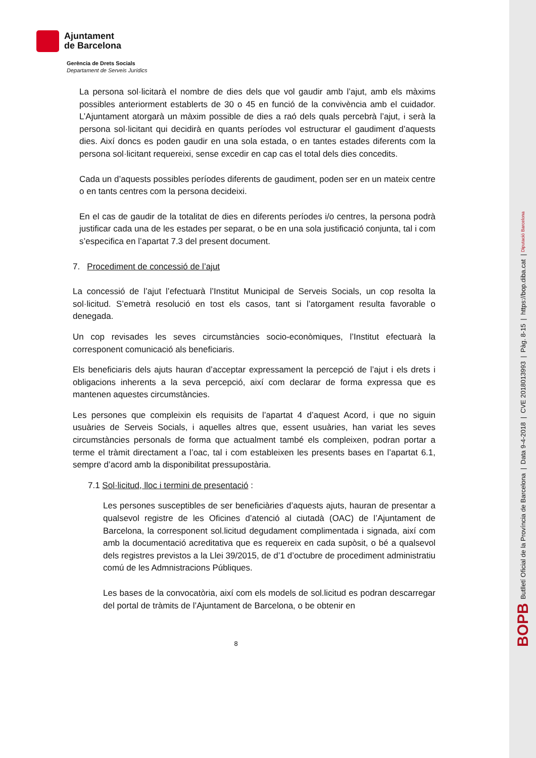Ajuntament
de Barcelona
Gerència de Drets Socials
Departament de Serveis Jurídics
La persona sol·licitarà el nombre de dies dels que vol gaudir amb l’ajut, amb els màxims possibles anteriorment establerts de 30 o 45 en funció de la convivència amb el cuidador. L’Ajuntament atorgarà un màxim possible de dies a raó dels quals percebrà l’ajut, i serà la persona sol·licitant qui decidirà en quants períodes vol estructurar el gaudiment d’aquests dies. Així doncs es poden gaudir en una sola estada, o en tantes estades diferents com la persona sol·licitant requereixi, sense excedir en cap cas el total dels dies concedits.
Cada un d’aquests possibles períodes diferents de gaudiment, poden ser en un mateix centre o en tants centres com la persona decideixi.
En el cas de gaudir de la totalitat de dies en diferents períodes i/o centres, la persona podrà justificar cada una de les estades per separat, o be en una sola justificació conjunta, tal i com s’especifica en l’apartat 7.3 del present document.
7. Procediment de concessió de l’ajut
La concessió de l’ajut l’efectuarà l’Institut Municipal de Serveis Socials, un cop resolta la sol·licitud. S’emetrà resolució en tost els casos, tant si l’atorgament resulta favorable o denegada.
Un cop revisades les seves circumstàncies socio-econòmiques, l’Institut efectuarà la corresponent comunicació als beneficiaris.
Els beneficiaris dels ajuts hauran d’acceptar expressament la percepció de l’ajut i els drets i obligacions inherents a la seva percepció, així com declarar de forma expressa que es mantenen aquestes circumstàncies.
Les persones que compleixin els requisits de l’apartat 4 d’aquest Acord, i que no siguin usuàries de Serveis Socials, i aquelles altres que, essent usuàries, han variat les seves circumstàncies personals de forma que actualment també els compleixen, podran portar a terme el tràmit directament a l’oac, tal i com estableixen les presents bases en l’apartat 6.1, sempre d’acord amb la disponibilitat pressupostària.
7.1 Sol·licitud, lloc i termini de presentació :
Les persones susceptibles de ser beneficiàries d’aquests ajuts, hauran de presentar a qualsevol registre de les Oficines d’atenció al ciutadà (OAC) de l’Ajuntament de Barcelona, la corresponent sol.licitud degudament complimentada i signada, així com amb la documentació acreditativa que es requereix en cada supòsit, o bé a qualsevol dels registres previstos a la Llei 39/2015, de d’1 d’octubre de procediment administratiu comú de les Admnistracions Públiques.
Les bases de la convocatòria, així com els models de sol.licitud es podran descarregar del portal de tràmits de l’Ajuntament de Barcelona, o be obtenir en
8
BOPB Butlletí Oficial de la Província de Barcelona | Data 9-4-2018 | CVE 2018013993 | Pàg. 8-15 | https://bop.diba.cat | Diputació Barcelona